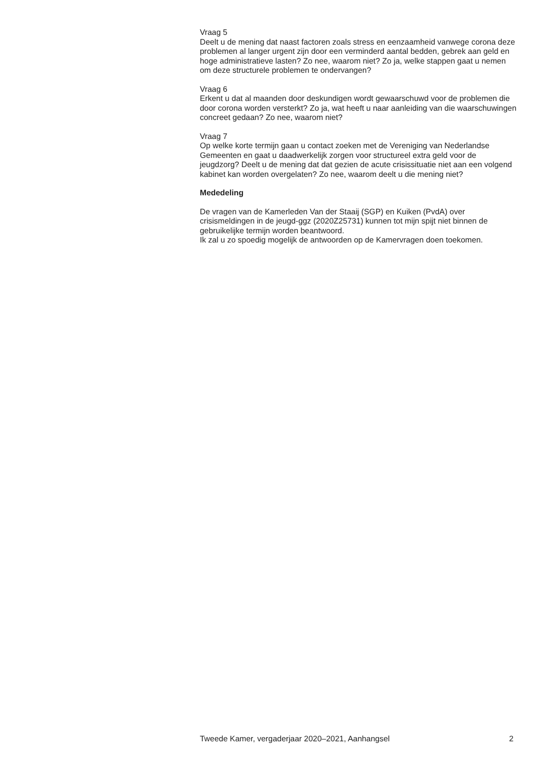Vraag 5
Deelt u de mening dat naast factoren zoals stress en eenzaamheid vanwege corona deze problemen al langer urgent zijn door een verminderd aantal bedden, gebrek aan geld en hoge administratieve lasten? Zo nee, waarom niet? Zo ja, welke stappen gaat u nemen om deze structurele problemen te ondervangen?
Vraag 6
Erkent u dat al maanden door deskundigen wordt gewaarschuwd voor de problemen die door corona worden versterkt? Zo ja, wat heeft u naar aanleiding van die waarschuwingen concreet gedaan? Zo nee, waarom niet?
Vraag 7
Op welke korte termijn gaan u contact zoeken met de Vereniging van Nederlandse Gemeenten en gaat u daadwerkelijk zorgen voor structureel extra geld voor de jeugdzorg? Deelt u de mening dat dat gezien de acute crisissituatie niet aan een volgend kabinet kan worden overgelaten? Zo nee, waarom deelt u die mening niet?
Mededeling
De vragen van de Kamerleden Van der Staaij (SGP) en Kuiken (PvdA) over crisismeldingen in de jeugd-ggz (2020Z25731) kunnen tot mijn spijt niet binnen de gebruikelijke termijn worden beantwoord.
Ik zal u zo spoedig mogelijk de antwoorden op de Kamervragen doen toekomen.
Tweede Kamer, vergaderjaar 2020–2021, Aanhangsel 2